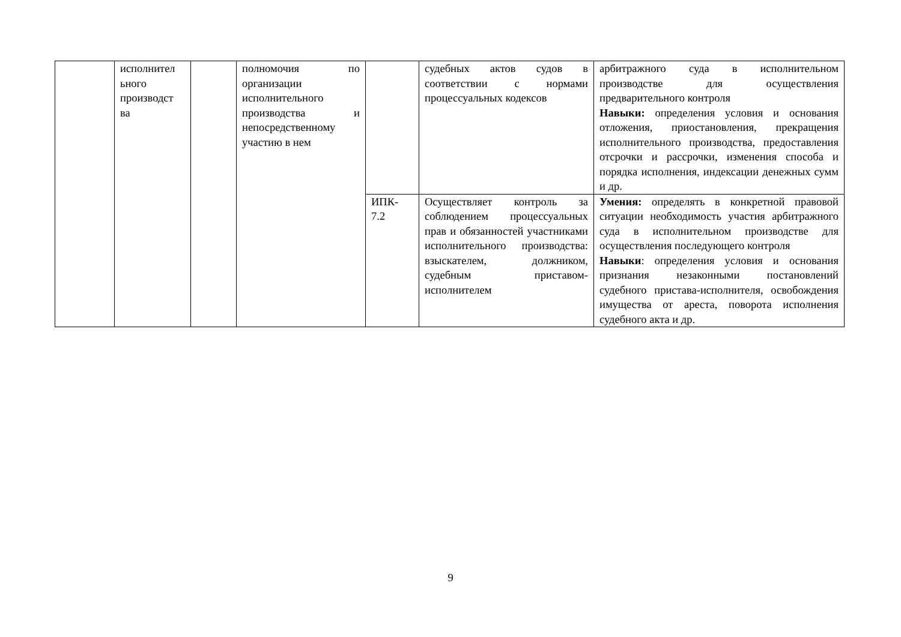| | исполнител ьного производст ва | | полномочия по организации исполнительного производства и непосредственному участию в нем | | судебных актов судов в соответствии с нормами процессуальных кодексов | арбитражного суда в исполнительном производстве для осуществления предварительного контроля Навыки: определения условия и основания отложения, приостановления, прекращения исполнительного производства, предоставления отсрочки и рассрочки, изменения способа и порядка исполнения, индексации денежных сумм и др. |
| | | | | ИПК- 7.2 | Осуществляет контроль за соблюдением процессуальных прав и обязанностей участниками исполнительного производства: взыскателем, должником, судебным приставом-исполнителем | Умения: определять в конкретной правовой ситуации необходимость участия арбитражного суда в исполнительном производстве для осуществления последующего контроля Навыки : определения условия и основания признания незаконными постановлений судебного пристава-исполнителя, освобождения имущества от ареста, поворота исполнения судебного акта и др. |
9